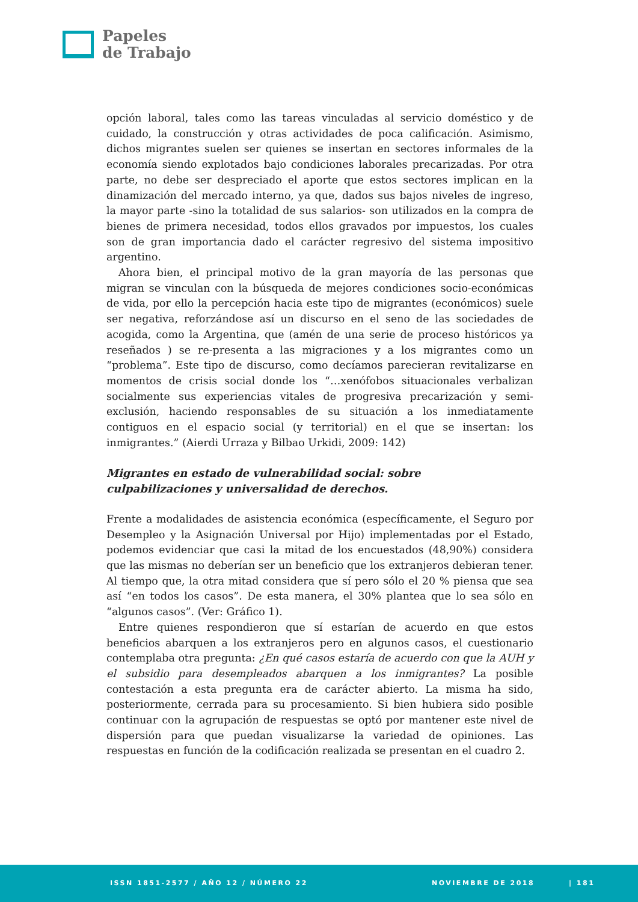Papeles
de Trabajo
opción laboral, tales como las tareas vinculadas al servicio doméstico y de cuidado, la construcción y otras actividades de poca calificación. Asimismo, dichos migrantes suelen ser quienes se insertan en sectores informales de la economía siendo explotados bajo condiciones laborales precarizadas. Por otra parte, no debe ser despreciado el aporte que estos sectores implican en la dinamización del mercado interno, ya que, dados sus bajos niveles de ingreso, la mayor parte -sino la totalidad de sus salarios- son utilizados en la compra de bienes de primera necesidad, todos ellos gravados por impuestos, los cuales son de gran importancia dado el carácter regresivo del sistema impositivo argentino.
Ahora bien, el principal motivo de la gran mayoría de las personas que migran se vinculan con la búsqueda de mejores condiciones socio-económicas de vida, por ello la percepción hacia este tipo de migrantes (económicos) suele ser negativa, reforzándose así un discurso en el seno de las sociedades de acogida, como la Argentina, que (amén de una serie de proceso históricos ya reseñados ) se re-presenta a las migraciones y a los migrantes como un “problema”. Este tipo de discurso, como decíamos parecieran revitalizarse en momentos de crisis social donde los “…xenófobos situacionales verbalizan socialmente sus experiencias vitales de progresiva precarización y semi-exclusión, haciendo responsables de su situación a los inmediatamente contiguos en el espacio social (y territorial) en el que se insertan: los inmigrantes.” (Aierdi Urraza y Bilbao Urkidi, 2009: 142)
Migrantes en estado de vulnerabilidad social: sobre
culpabilizaciones y universalidad de derechos.
Frente a modalidades de asistencia económica (específicamente, el Seguro por Desempleo y la Asignación Universal por Hijo) implementadas por el Estado, podemos evidenciar que casi la mitad de los encuestados (48,90%) considera que las mismas no deberían ser un beneficio que los extranjeros debieran tener. Al tiempo que, la otra mitad considera que sí pero sólo el 20 % piensa que sea así “en todos los casos”. De esta manera, el 30% plantea que lo sea sólo en “algunos casos”. (Ver: Gráfico 1).
Entre quienes respondieron que sí estarían de acuerdo en que estos beneficios abarquen a los extranjeros pero en algunos casos, el cuestionario contemplaba otra pregunta: ¿En qué casos estaría de acuerdo con que la AUH y el subsidio para desempleados abarquen a los inmigrantes? La posible contestación a esta pregunta era de carácter abierto. La misma ha sido, posteriormente, cerrada para su procesamiento. Si bien hubiera sido posible continuar con la agrupación de respuestas se optó por mantener este nivel de dispersión para que puedan visualizarse la variedad de opiniones. Las respuestas en función de la codificación realizada se presentan en el cuadro 2.
ISSN 1851-2577 / AÑO 12 / NÚMERO 22 NOVIEMBRE DE 2018 | 181